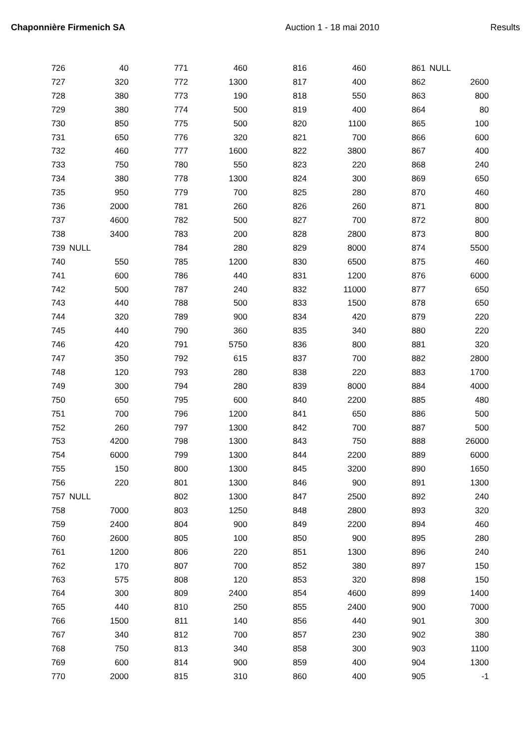Chaponnière Firmenich SA Auction 1 - 18 mai 2010 Results
| 726 | 40 | | 771 | 460 | | 816 | 460 | | 861 | NULL |
| 727 | 320 | | 772 | 1300 | | 817 | 400 | | 862 | 2600 |
| 728 | 380 | | 773 | 190 | | 818 | 550 | | 863 | 800 |
| 729 | 380 | | 774 | 500 | | 819 | 400 | | 864 | 80 |
| 730 | 850 | | 775 | 500 | | 820 | 1100 | | 865 | 100 |
| 731 | 650 | | 776 | 320 | | 821 | 700 | | 866 | 600 |
| 732 | 460 | | 777 | 1600 | | 822 | 3800 | | 867 | 400 |
| 733 | 750 | | 780 | 550 | | 823 | 220 | | 868 | 240 |
| 734 | 380 | | 778 | 1300 | | 824 | 300 | | 869 | 650 |
| 735 | 950 | | 779 | 700 | | 825 | 280 | | 870 | 460 |
| 736 | 2000 | | 781 | 260 | | 826 | 260 | | 871 | 800 |
| 737 | 4600 | | 782 | 500 | | 827 | 700 | | 872 | 800 |
| 738 | 3400 | | 783 | 200 | | 828 | 2800 | | 873 | 800 |
| 739 | NULL | | 784 | 280 | | 829 | 8000 | | 874 | 5500 |
| 740 | 550 | | 785 | 1200 | | 830 | 6500 | | 875 | 460 |
| 741 | 600 | | 786 | 440 | | 831 | 1200 | | 876 | 6000 |
| 742 | 500 | | 787 | 240 | | 832 | 11000 | | 877 | 650 |
| 743 | 440 | | 788 | 500 | | 833 | 1500 | | 878 | 650 |
| 744 | 320 | | 789 | 900 | | 834 | 420 | | 879 | 220 |
| 745 | 440 | | 790 | 360 | | 835 | 340 | | 880 | 220 |
| 746 | 420 | | 791 | 5750 | | 836 | 800 | | 881 | 320 |
| 747 | 350 | | 792 | 615 | | 837 | 700 | | 882 | 2800 |
| 748 | 120 | | 793 | 280 | | 838 | 220 | | 883 | 1700 |
| 749 | 300 | | 794 | 280 | | 839 | 8000 | | 884 | 4000 |
| 750 | 650 | | 795 | 600 | | 840 | 2200 | | 885 | 480 |
| 751 | 700 | | 796 | 1200 | | 841 | 650 | | 886 | 500 |
| 752 | 260 | | 797 | 1300 | | 842 | 700 | | 887 | 500 |
| 753 | 4200 | | 798 | 1300 | | 843 | 750 | | 888 | 26000 |
| 754 | 6000 | | 799 | 1300 | | 844 | 2200 | | 889 | 6000 |
| 755 | 150 | | 800 | 1300 | | 845 | 3200 | | 890 | 1650 |
| 756 | 220 | | 801 | 1300 | | 846 | 900 | | 891 | 1300 |
| 757 | NULL | | 802 | 1300 | | 847 | 2500 | | 892 | 240 |
| 758 | 7000 | | 803 | 1250 | | 848 | 2800 | | 893 | 320 |
| 759 | 2400 | | 804 | 900 | | 849 | 2200 | | 894 | 460 |
| 760 | 2600 | | 805 | 100 | | 850 | 900 | | 895 | 280 |
| 761 | 1200 | | 806 | 220 | | 851 | 1300 | | 896 | 240 |
| 762 | 170 | | 807 | 700 | | 852 | 380 | | 897 | 150 |
| 763 | 575 | | 808 | 120 | | 853 | 320 | | 898 | 150 |
| 764 | 300 | | 809 | 2400 | | 854 | 4600 | | 899 | 1400 |
| 765 | 440 | | 810 | 250 | | 855 | 2400 | | 900 | 7000 |
| 766 | 1500 | | 811 | 140 | | 856 | 440 | | 901 | 300 |
| 767 | 340 | | 812 | 700 | | 857 | 230 | | 902 | 380 |
| 768 | 750 | | 813 | 340 | | 858 | 300 | | 903 | 1100 |
| 769 | 600 | | 814 | 900 | | 859 | 400 | | 904 | 1300 |
| 770 | 2000 | | 815 | 310 | | 860 | 400 | | 905 | -1 |